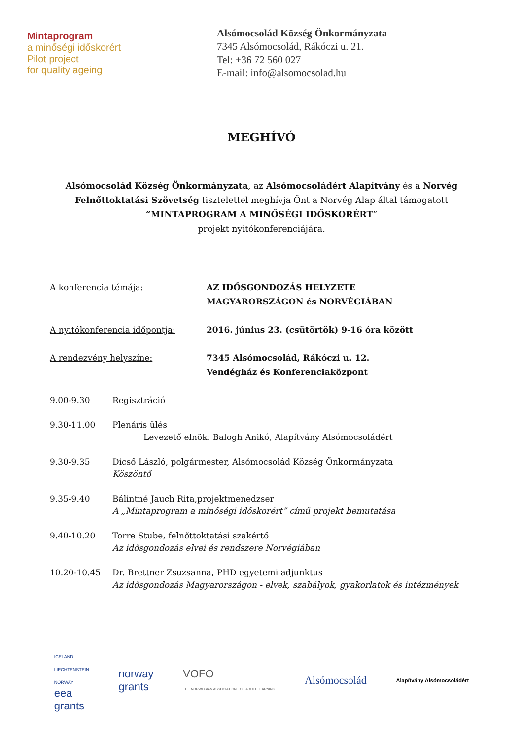Mintaprogram
a minőségi időskorért
Pilot project
for quality ageing
Alsómocsolád Község Önkormányzata
7345 Alsómocsolád, Rákóczi u. 21.
Tel: +36 72 560 027
E-mail: info@alsomocsolad.hu
MEGHÍVÓ
Alsómocsolád Község Önkormányzata, az Alsómocsoládért Alapítvány és a Norvég
Felnőttoktatási Szövetség tisztelettel meghívja Önt a Norvég Alap által támogatott
“MINTAPROGRAM A MINŐSÉGI IDŐSKORÉRT”
projekt nyitókonferenciájára.
A konferencia témája: AZ IDŐSGONDOZÁS HELYZETE
MAGYARORSZÁGON és NORVÉGIÁBAN
A nyitókonferencia időpontja: 2016. június 23. (csütörtök) 9-16 óra között
A rendezvény helyszíne: 7345 Alsómocsolád, Rákóczi u. 12.
Vendégház és Konferenciaközpont
9.00-9.30 Regisztráció
9.30-11.00 Plenáris ülés
Levezető elnök: Balogh Anikó, Alapítvány Alsómocsoládért
9.30-9.35 Dicső László, polgármester, Alsómocsolád Község Önkormányzata
Köszöntő
9.35-9.40 Bálintné Jauch Rita,projektmenedzser
A „Mintaprogram a minőségi időskorért” című projekt bemutatása
9.40-10.20 Torre Stube, felnőttoktatási szakértő
Az idősgondozás elvei és rendszere Norvégiában
10.20-10.45 Dr. Brettner Zsuzsanna, PHD egyetemi adjunktus
Az idősgondozás Magyarországon - elvek, szabályok, gyakorlatok és intézmények
ICELAND
LIECHTENSTEIN
NORWAY
eea
grants
norway
grants
VOFO
THE NORWEGIAN ASSOCIATION FOR ADULT LEARNING
Alsómocsolád
Alapítvány Alsómocsoládért